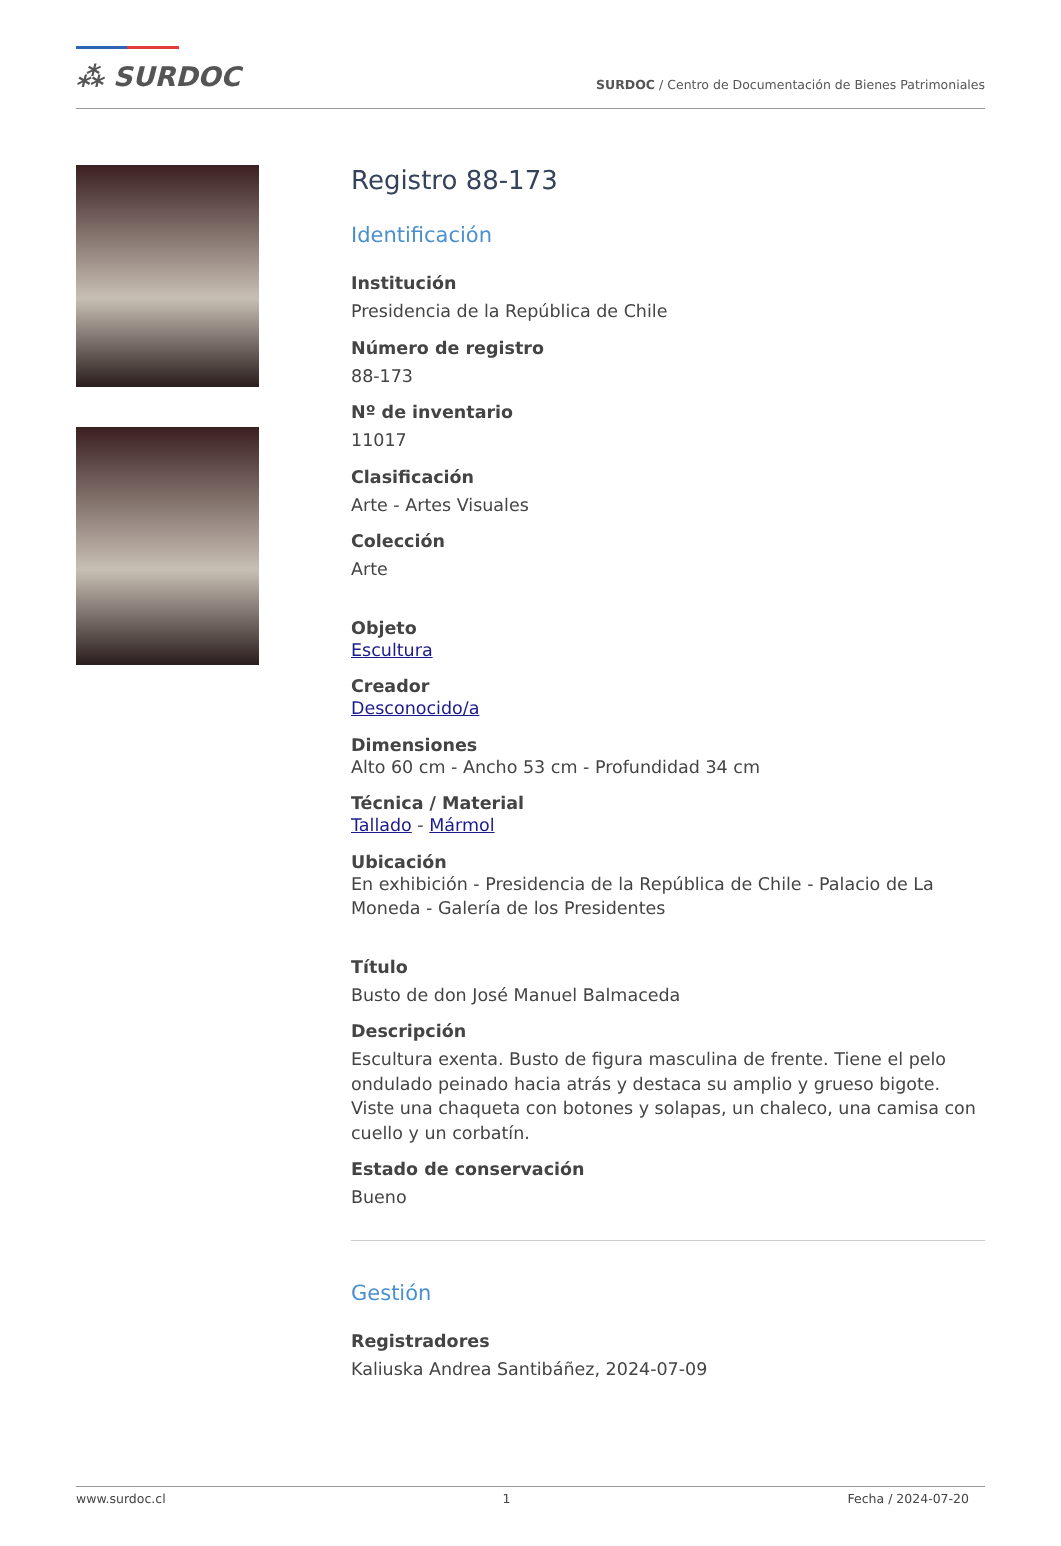⁂ SURDOC
SURDOC / Centro de Documentación de Bienes Patrimoniales
Registro 88-173
Identificación
Institución
Presidencia de la República de Chile
Número de registro
88-173
Nº de inventario
11017
Clasificación
Arte - Artes Visuales
Colección
Arte
Objeto
Escultura
Creador
Desconocido/a
Dimensiones
Alto 60 cm - Ancho 53 cm - Profundidad 34 cm
Técnica / Material
Tallado - Mármol
Ubicación
En exhibición - Presidencia de la República de Chile - Palacio de La Moneda - Galería de los Presidentes
Título
Busto de don José Manuel Balmaceda
Descripción
Escultura exenta. Busto de figura masculina de frente. Tiene el pelo ondulado peinado hacia atrás y destaca su amplio y grueso bigote. Viste una chaqueta con botones y solapas, un chaleco, una camisa con cuello y un corbatín.
Estado de conservación
Bueno
Gestión
Registradores
Kaliuska Andrea Santibáñez, 2024-07-09
www.surdoc.cl 1 Fecha / 2024-07-20